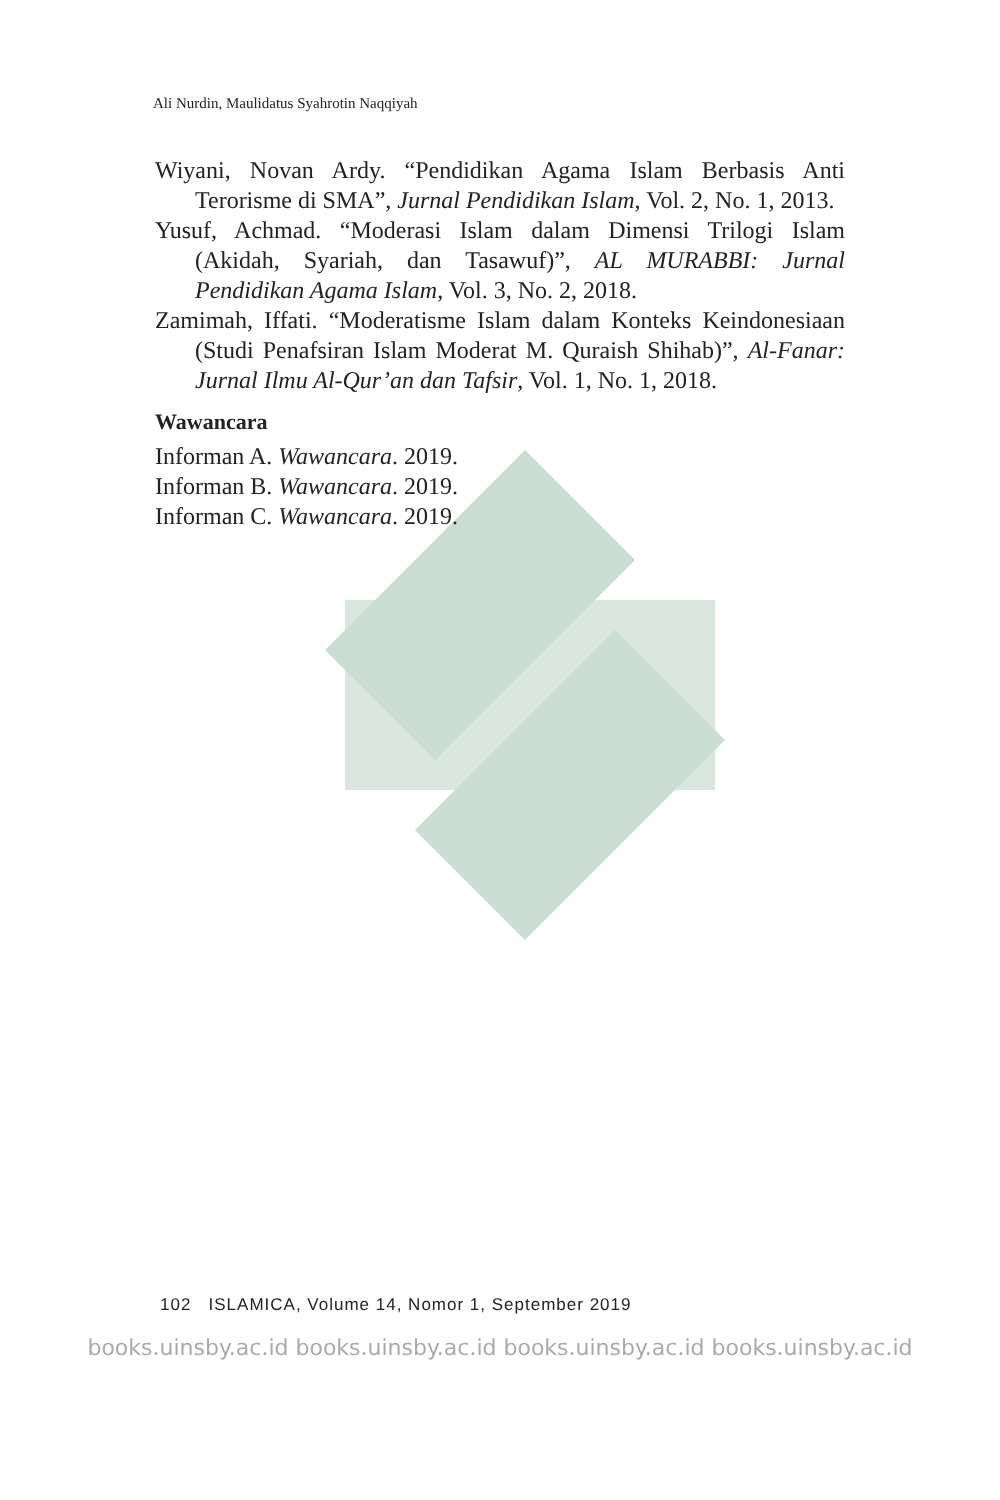Ali Nurdin, Maulidatus Syahrotin Naqqiyah
Wiyani, Novan Ardy. “Pendidikan Agama Islam Berbasis Anti Terorisme di SMA”, Jurnal Pendidikan Islam, Vol. 2, No. 1, 2013.
Yusuf, Achmad. “Moderasi Islam dalam Dimensi Trilogi Islam (Akidah, Syariah, dan Tasawuf)”, AL MURABBI: Jurnal Pendidikan Agama Islam, Vol. 3, No. 2, 2018.
Zamimah, Iffati. “Moderatisme Islam dalam Konteks Keindonesiaan (Studi Penafsiran Islam Moderat M. Quraish Shihab)”, Al-Fanar: Jurnal Ilmu Al-Qur’an dan Tafsir, Vol. 1, No. 1, 2018.
Wawancara
Informan A. Wawancara. 2019.
Informan B. Wawancara. 2019.
Informan C. Wawancara. 2019.
102 ISLAMICA, Volume 14, Nomor 1, September 2019
books.uinsby.ac.id books.uinsby.ac.id books.uinsby.ac.id books.uinsby.ac.id